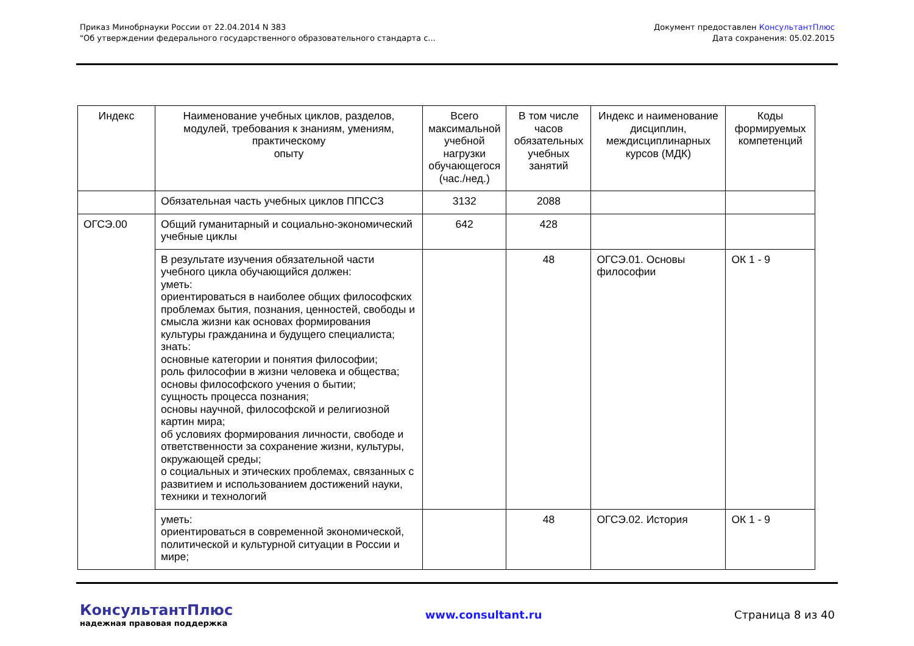Приказ Минобрнауки России от 22.04.2014 N 383
"Об утверждении федерального государственного образовательного стандарта с...
Документ предоставлен КонсультантПлюс
Дата сохранения: 05.02.2015
| Индекс | Наименование учебных циклов, разделов, модулей, требования к знаниям, умениям, практическому опыту | Всего максимальной учебной нагрузки обучающегося (час./нед.) | В том числе часов обязательных учебных занятий | Индекс и наименование дисциплин, междисциплинарных курсов (МДК) | Коды формируемых компетенций |
| --- | --- | --- | --- | --- | --- |
| | Обязательная часть учебных циклов ППССЗ | 3132 | 2088 | | |
| ОГСЭ.00 | Общий гуманитарный и социально-экономический учебные циклы | 642 | 428 | | |
| | В результате изучения обязательной части учебного цикла обучающийся должен: уметь: ориентироваться в наиболее общих философских проблемах бытия, познания, ценностей, свободы и смысла жизни как основах формирования культуры гражданина и будущего специалиста; знать: основные категории и понятия философии; роль философии в жизни человека и общества; основы философского учения о бытии; сущность процесса познания; основы научной, философской и религиозной картин мира; об условиях формирования личности, свободе и ответственности за сохранение жизни, культуры, окружающей среды; о социальных и этических проблемах, связанных с развитием и использованием достижений науки, техники и технологий | | 48 | ОГСЭ.01. Основы философии | ОК 1 - 9 |
| | уметь: ориентироваться в современной экономической, политической и культурной ситуации в России и мире; | | 48 | ОГСЭ.02. История | ОК 1 - 9 |
КонсультантПлюс
надежная правовая поддержка
www.consultant.ru Страница 8 из 40